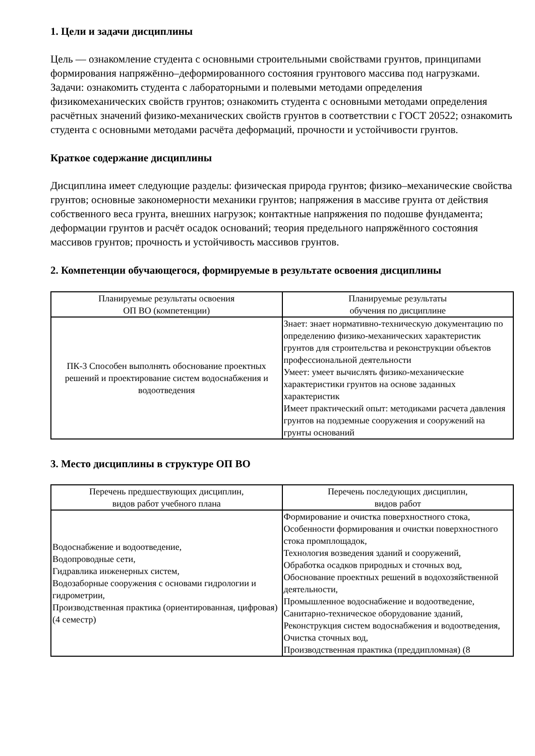1. Цели и задачи дисциплины
Цель — ознакомление студента с основными строительными свойствами грунтов, принципами формирования напряжённо–деформированного состояния грунтового массива под нагрузками. Задачи: ознакомить студента с лабораторными и полевыми методами определения физикомеханических свойств грунтов; ознакомить студента с основными методами определения расчётных значений физико-механических свойств грунтов в соответствии с ГОСТ 20522; ознакомить студента с основными методами расчёта деформаций, прочности и устойчивости грунтов.
Краткое содержание дисциплины
Дисциплина имеет следующие разделы: физическая природа грунтов; физико–механические свойства грунтов; основные закономерности механики грунтов; напряжения в массиве грунта от действия собственного веса грунта, внешних нагрузок; контактные напряжения по подошве фундамента; деформации грунтов и расчёт осадок оснований; теория предельного напряжённого состояния массивов грунтов; прочность и устойчивость массивов грунтов.
2. Компетенции обучающегося, формируемые в результате освоения дисциплины
| Планируемые результаты освоения ОП ВО (компетенции) | Планируемые результаты обучения по дисциплине |
| --- | --- |
| ПК-3 Способен выполнять обоснование проектных решений и проектирование систем водоснабжения и водоотведения | Знает: знает нормативно-техническую документацию по определению физико-механических характеристик грунтов для строительства и реконструкции объектов профессиональной деятельности Умеет: умеет вычислять физико-механические характеристики грунтов на основе заданных характеристик Имеет практический опыт: методиками расчета давления грунтов на подземные сооружения и сооружений на грунты оснований |
3. Место дисциплины в структуре ОП ВО
| Перечень предшествующих дисциплин, видов работ учебного плана | Перечень последующих дисциплин, видов работ |
| --- | --- |
| Водоснабжение и водоотведение, Водопроводные сети, Гидравлика инженерных систем, Водозаборные сооружения с основами гидрологии и гидрометрии, Производственная практика (ориентированная, цифровая) (4 семестр) | Формирование и очистка поверхностного стока, Особенности формирования и очистки поверхностного стока промплощадок, Технология возведения зданий и сооружений, Обработка осадков природных и сточных вод, Обоснование проектных решений в водохозяйственной деятельности, Промышленное водоснабжение и водоотведение, Санитарно-техническое оборудование зданий, Реконструкция систем водоснабжения и водоотведения, Очистка сточных вод, Производственная практика (преддипломная) (8 |